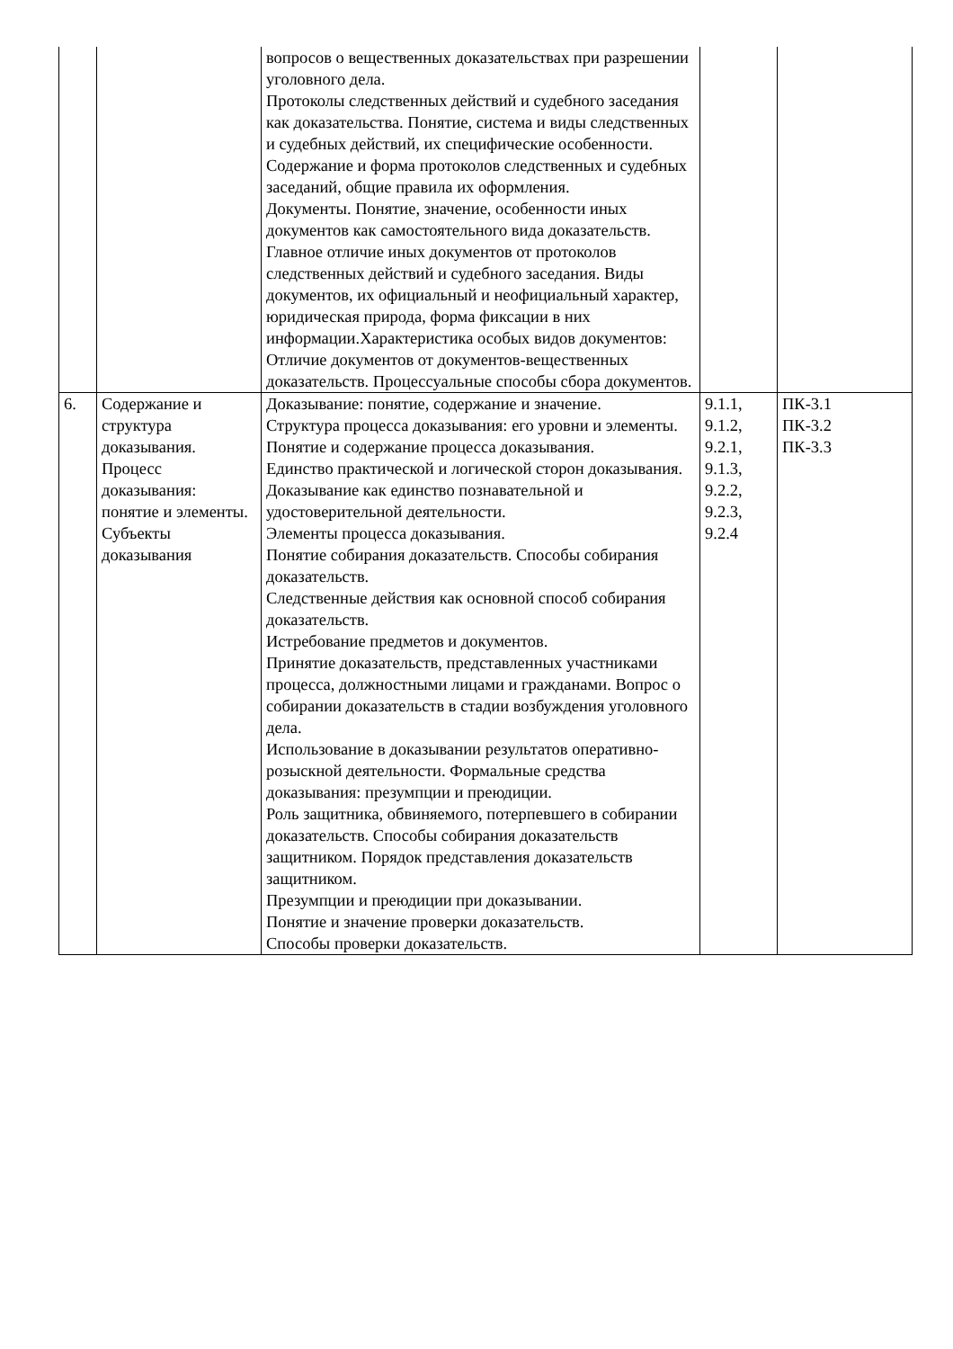| | | вопросов о вещественных доказательствах при разрешении уголовного дела. Протоколы следственных действий и судебного заседания как доказательства. Понятие, система и виды следственных и судебных действий, их специфические особенности. Содержание и форма протоколов следственных и судебных заседаний, общие правила их оформления. Документы. Понятие, значение, особенности иных документов как самостоятельного вида доказательств. Главное отличие иных документов от протоколов следственных действий и судебного заседания. Виды документов, их официальный и неофициальный характер, юридическая природа, форма фиксации в них информации.Характеристика особых видов документов: Отличие документов от документов-вещественных доказательств. Процессуальные способы сбора документов. | | |
| 6. | Содержание и структура доказывания. Процесс доказывания: понятие и элементы. Субъекты доказывания | Доказывание: понятие, содержание и значение. Структура процесса доказывания: его уровни и элементы. Понятие и содержание процесса доказывания. Единство практической и логической сторон доказывания. Доказывание как единство познавательной и удостоверительной деятельности. Элементы процесса доказывания. Понятие собирания доказательств. Способы собирания доказательств. Следственные действия как основной способ собирания доказательств. Истребование предметов и документов. Принятие доказательств, представленных участниками процесса, должностными лицами и гражданами. Вопрос о собирании доказательств в стадии возбуждения уголовного дела. Использование в доказывании результатов оперативно-розыскной деятельности. Формальные средства доказывания: презумпции и преюдиции. Роль защитника, обвиняемого, потерпевшего в собирании доказательств. Способы собирания доказательств защитником. Порядок представления доказательств защитником. Презумпции и преюдиции при доказывании. Понятие и значение проверки доказательств. Способы проверки доказательств. | 9.1.1, 9.1.2, 9.2.1, 9.1.3, 9.2.2, 9.2.3, 9.2.4 | ПК-3.1 ПК-3.2 ПК-3.3 |